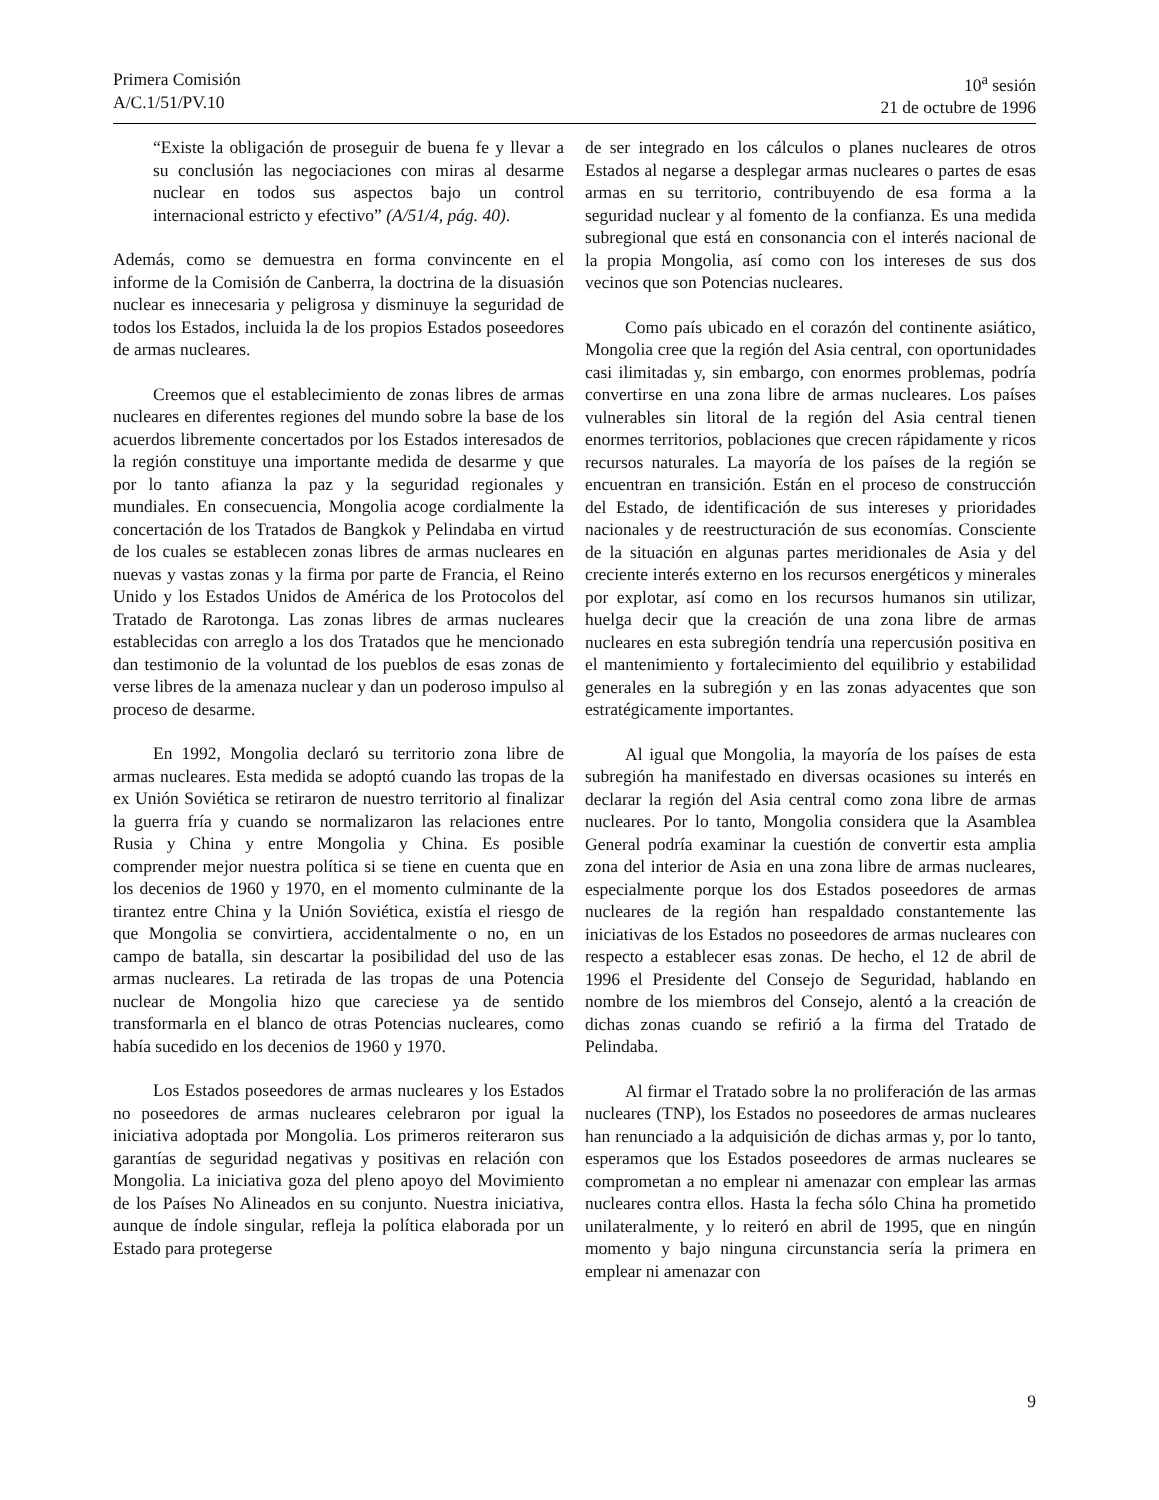Primera Comisión
A/C.1/51/PV.10
10<sup>a</sup> sesión
21 de octubre de 1996
“Existe la obligación de proseguir de buena fe y llevar a su conclusión las negociaciones con miras al desarme nuclear en todos sus aspectos bajo un control internacional estricto y efectivo” (A/51/4, pág. 40).
Además, como se demuestra en forma convincente en el informe de la Comisión de Canberra, la doctrina de la disuasión nuclear es innecesaria y peligrosa y disminuye la seguridad de todos los Estados, incluida la de los propios Estados poseedores de armas nucleares.
Creemos que el establecimiento de zonas libres de armas nucleares en diferentes regiones del mundo sobre la base de los acuerdos libremente concertados por los Estados interesados de la región constituye una importante medida de desarme y que por lo tanto afianza la paz y la seguridad regionales y mundiales. En consecuencia, Mongolia acoge cordialmente la concertación de los Tratados de Bangkok y Pelindaba en virtud de los cuales se establecen zonas libres de armas nucleares en nuevas y vastas zonas y la firma por parte de Francia, el Reino Unido y los Estados Unidos de América de los Protocolos del Tratado de Rarotonga. Las zonas libres de armas nucleares establecidas con arreglo a los dos Tratados que he mencionado dan testimonio de la voluntad de los pueblos de esas zonas de verse libres de la amenaza nuclear y dan un poderoso impulso al proceso de desarme.
En 1992, Mongolia declaró su territorio zona libre de armas nucleares. Esta medida se adoptó cuando las tropas de la ex Unión Soviética se retiraron de nuestro territorio al finalizar la guerra fría y cuando se normalizaron las relaciones entre Rusia y China y entre Mongolia y China. Es posible comprender mejor nuestra política si se tiene en cuenta que en los decenios de 1960 y 1970, en el momento culminante de la tirantez entre China y la Unión Soviética, existía el riesgo de que Mongolia se convirtiera, accidentalmente o no, en un campo de batalla, sin descartar la posibilidad del uso de las armas nucleares. La retirada de las tropas de una Potencia nuclear de Mongolia hizo que careciese ya de sentido transformarla en el blanco de otras Potencias nucleares, como había sucedido en los decenios de 1960 y 1970.
Los Estados poseedores de armas nucleares y los Estados no poseedores de armas nucleares celebraron por igual la iniciativa adoptada por Mongolia. Los primeros reiteraron sus garantías de seguridad negativas y positivas en relación con Mongolia. La iniciativa goza del pleno apoyo del Movimiento de los Países No Alineados en su conjunto. Nuestra iniciativa, aunque de índole singular, refleja la política elaborada por un Estado para protegerse
de ser integrado en los cálculos o planes nucleares de otros Estados al negarse a desplegar armas nucleares o partes de esas armas en su territorio, contribuyendo de esa forma a la seguridad nuclear y al fomento de la confianza. Es una medida subregional que está en consonancia con el interés nacional de la propia Mongolia, así como con los intereses de sus dos vecinos que son Potencias nucleares.
Como país ubicado en el corazón del continente asiático, Mongolia cree que la región del Asia central, con oportunidades casi ilimitadas y, sin embargo, con enormes problemas, podría convertirse en una zona libre de armas nucleares. Los países vulnerables sin litoral de la región del Asia central tienen enormes territorios, poblaciones que crecen rápidamente y ricos recursos naturales. La mayoría de los países de la región se encuentran en transición. Están en el proceso de construcción del Estado, de identificación de sus intereses y prioridades nacionales y de reestructuración de sus economías. Consciente de la situación en algunas partes meridionales de Asia y del creciente interés externo en los recursos energéticos y minerales por explotar, así como en los recursos humanos sin utilizar, huelga decir que la creación de una zona libre de armas nucleares en esta subregión tendría una repercusión positiva en el mantenimiento y fortalecimiento del equilibrio y estabilidad generales en la subregión y en las zonas adyacentes que son estratégicamente importantes.
Al igual que Mongolia, la mayoría de los países de esta subregión ha manifestado en diversas ocasiones su interés en declarar la región del Asia central como zona libre de armas nucleares. Por lo tanto, Mongolia considera que la Asamblea General podría examinar la cuestión de convertir esta amplia zona del interior de Asia en una zona libre de armas nucleares, especialmente porque los dos Estados poseedores de armas nucleares de la región han respaldado constantemente las iniciativas de los Estados no poseedores de armas nucleares con respecto a establecer esas zonas. De hecho, el 12 de abril de 1996 el Presidente del Consejo de Seguridad, hablando en nombre de los miembros del Consejo, alentó a la creación de dichas zonas cuando se refirió a la firma del Tratado de Pelindaba.
Al firmar el Tratado sobre la no proliferación de las armas nucleares (TNP), los Estados no poseedores de armas nucleares han renunciado a la adquisición de dichas armas y, por lo tanto, esperamos que los Estados poseedores de armas nucleares se comprometan a no emplear ni amenazar con emplear las armas nucleares contra ellos. Hasta la fecha sólo China ha prometido unilateralmente, y lo reiteró en abril de 1995, que en ningún momento y bajo ninguna circunstancia sería la primera en emplear ni amenazar con
9